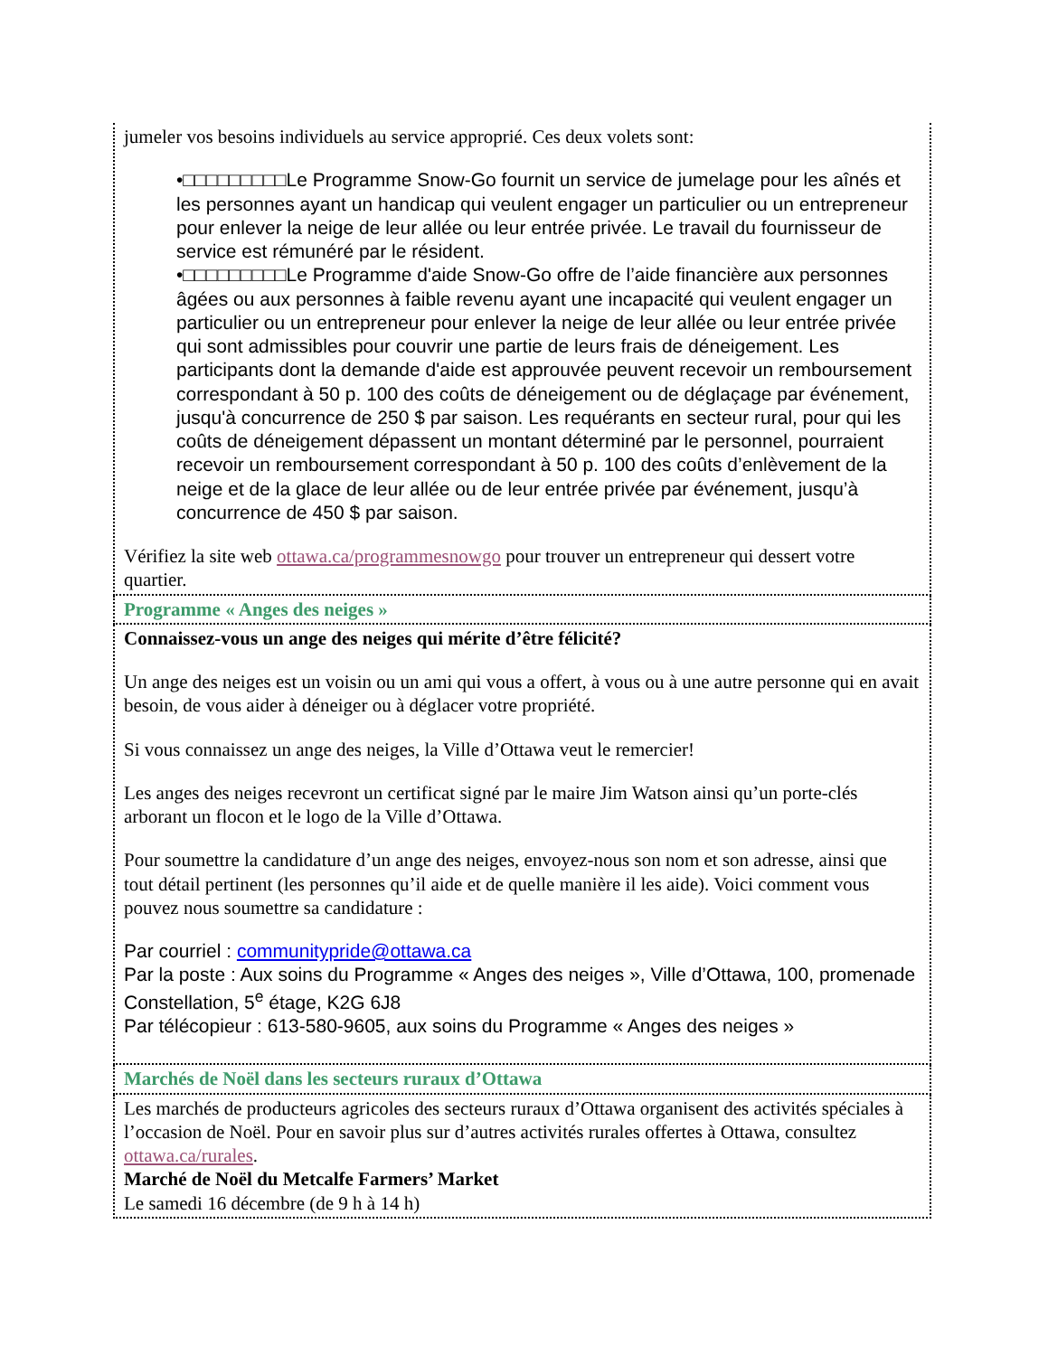| jumeler vos besoins individuels au service approprié. Ces deux volets sont: •□□□□□□□□□Le Programme Snow-Go fournit un service de jumelage pour les aînés et les personnes ayant un handicap qui veulent engager un particulier ou un entrepreneur pour enlever la neige de leur allée ou leur entrée privée. Le travail du fournisseur de service est rémunéré par le résident. •□□□□□□□□□Le Programme d'aide Snow-Go offre de l’aide financière aux personnes âgées ou aux personnes à faible revenu ayant une incapacité qui veulent engager un particulier ou un entrepreneur pour enlever la neige de leur allée ou leur entrée privée qui sont admissibles pour couvrir une partie de leurs frais de déneigement. Les participants dont la demande d'aide est approuvée peuvent recevoir un remboursement correspondant à 50 p. 100 des coûts de déneigement ou de déglaçage par événement, jusqu'à concurrence de 250 $ par saison. Les requérants en secteur rural, pour qui les coûts de déneigement dépassent un montant déterminé par le personnel, pourraient recevoir un remboursement correspondant à 50 p. 100 des coûts d’enlèvement de la neige et de la glace de leur allée ou de leur entrée privée par événement, jusqu’à concurrence de 450 $ par saison. Vérifiez la site web ottawa.ca/programmesnowgo pour trouver un entrepreneur qui dessert votre quartier. |
| Programme « Anges des neiges » |
| Connaissez-vous un ange des neiges qui mérite d’être félicité? Un ange des neiges est un voisin ou un ami qui vous a offert, à vous ou à une autre personne qui en avait besoin, de vous aider à déneiger ou à déglacer votre propriété. Si vous connaissez un ange des neiges, la Ville d’Ottawa veut le remercier! Les anges des neiges recevront un certificat signé par le maire Jim Watson ainsi qu’un porte-clés arborant un flocon et le logo de la Ville d’Ottawa. Pour soumettre la candidature d’un ange des neiges, envoyez-nous son nom et son adresse, ainsi que tout détail pertinent (les personnes qu’il aide et de quelle manière il les aide). Voici comment vous pouvez nous soumettre sa candidature : Par courriel : communitypride@ottawa.ca Par la poste : Aux soins du Programme « Anges des neiges », Ville d’Ottawa, 100, promenade Constellation, 5<sup>e</sup> étage, K2G 6J8 Par télécopieur : 613-580-9605, aux soins du Programme « Anges des neiges » |
| Marchés de Noël dans les secteurs ruraux d’Ottawa |
| Les marchés de producteurs agricoles des secteurs ruraux d’Ottawa organisent des activités spéciales à l’occasion de Noël. Pour en savoir plus sur d’autres activités rurales offertes à Ottawa, consultez ottawa.ca/rurales . Marché de Noël du Metcalfe Farmers’ Market Le samedi 16 décembre (de 9 h à 14 h) |